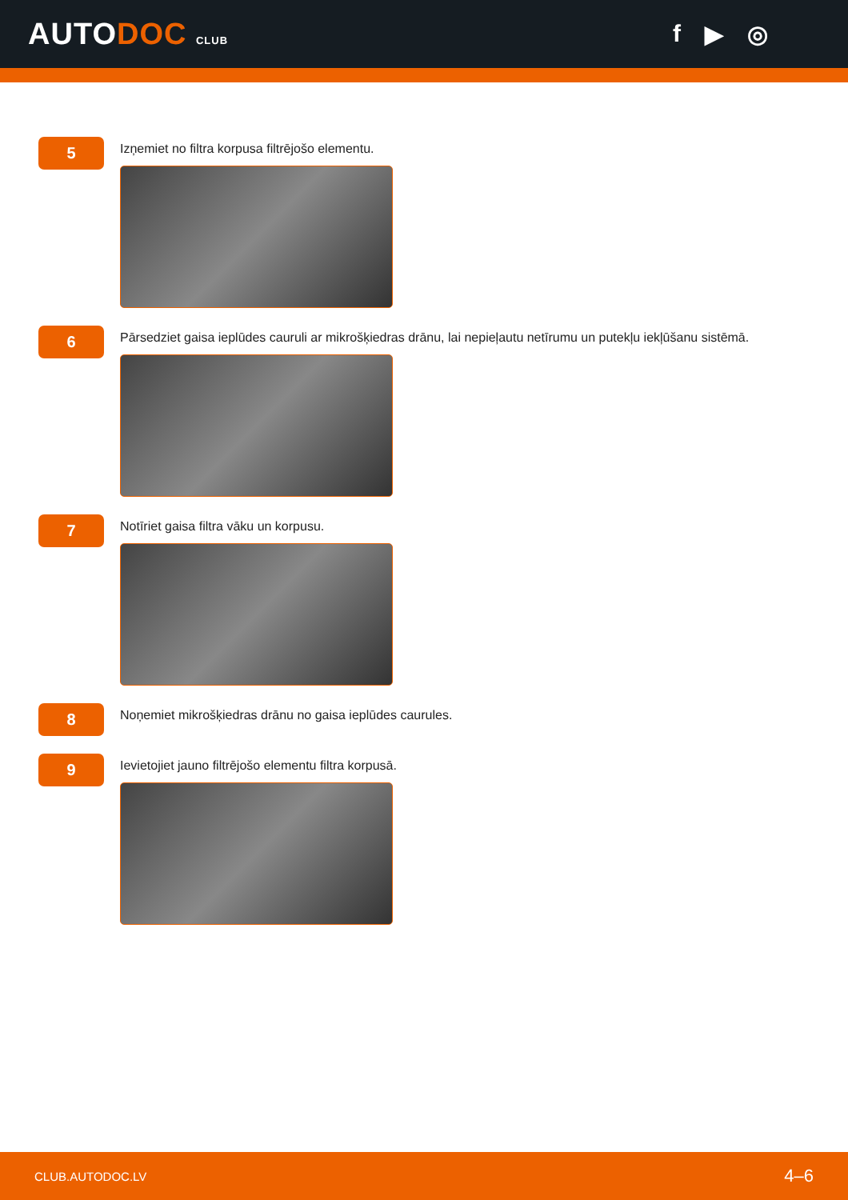AUTODOC CLUB
f ▶ ◎
5
Izņemiet no filtra korpusa filtrējošo elementu.
6
Pārsedziet gaisa ieplūdes cauruli ar mikrošķiedras drānu, lai nepieļautu netīrumu un putekļu iekļūšanu sistēmā.
7
Notīriet gaisa filtra vāku un korpusu.
8
Noņemiet mikrošķiedras drānu no gaisa ieplūdes caurules.
9
Ievietojiet jauno filtrējošo elementu filtra korpusā.
CLUB.AUTODOC.LV 4–6